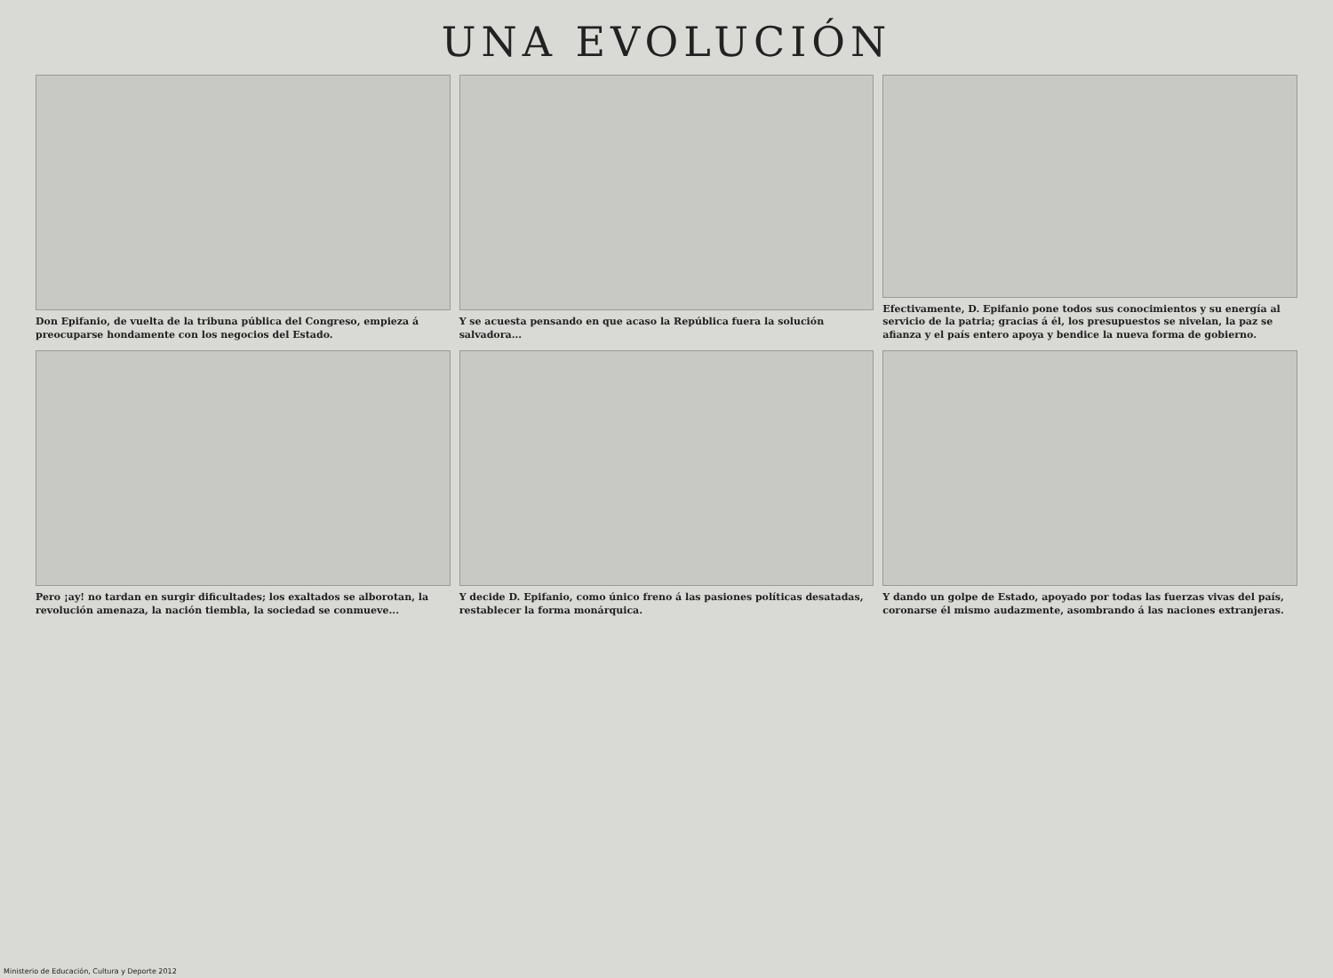UNA EVOLUCIÓN
Don Epifanio, de vuelta de la tribuna pública del Congreso, empieza á preocuparse hondamente con los negocios del Estado.
Y se acuesta pensando en que acaso la República fuera la solución salvadora...
Efectivamente, D. Epifanio pone todos sus conocimientos y su energía al servicio de la patria; gracias á él, los presupuestos se nivelan, la paz se afianza y el país entero apoya y bendice la nueva forma de gobierno.
Pero ¡ay! no tardan en surgir dificultades; los exaltados se alborotan, la revolución amenaza, la nación tiembla, la sociedad se conmueve...
Y decide D. Epifanio, como único freno á las pasiones políticas desatadas, restablecer la forma monárquica.
Y dando un golpe de Estado, apoyado por todas las fuerzas vivas del país, coronarse él mismo audazmente, asombrando á las naciones extranjeras.
Ministerio de Educación, Cultura y Deporte 2012